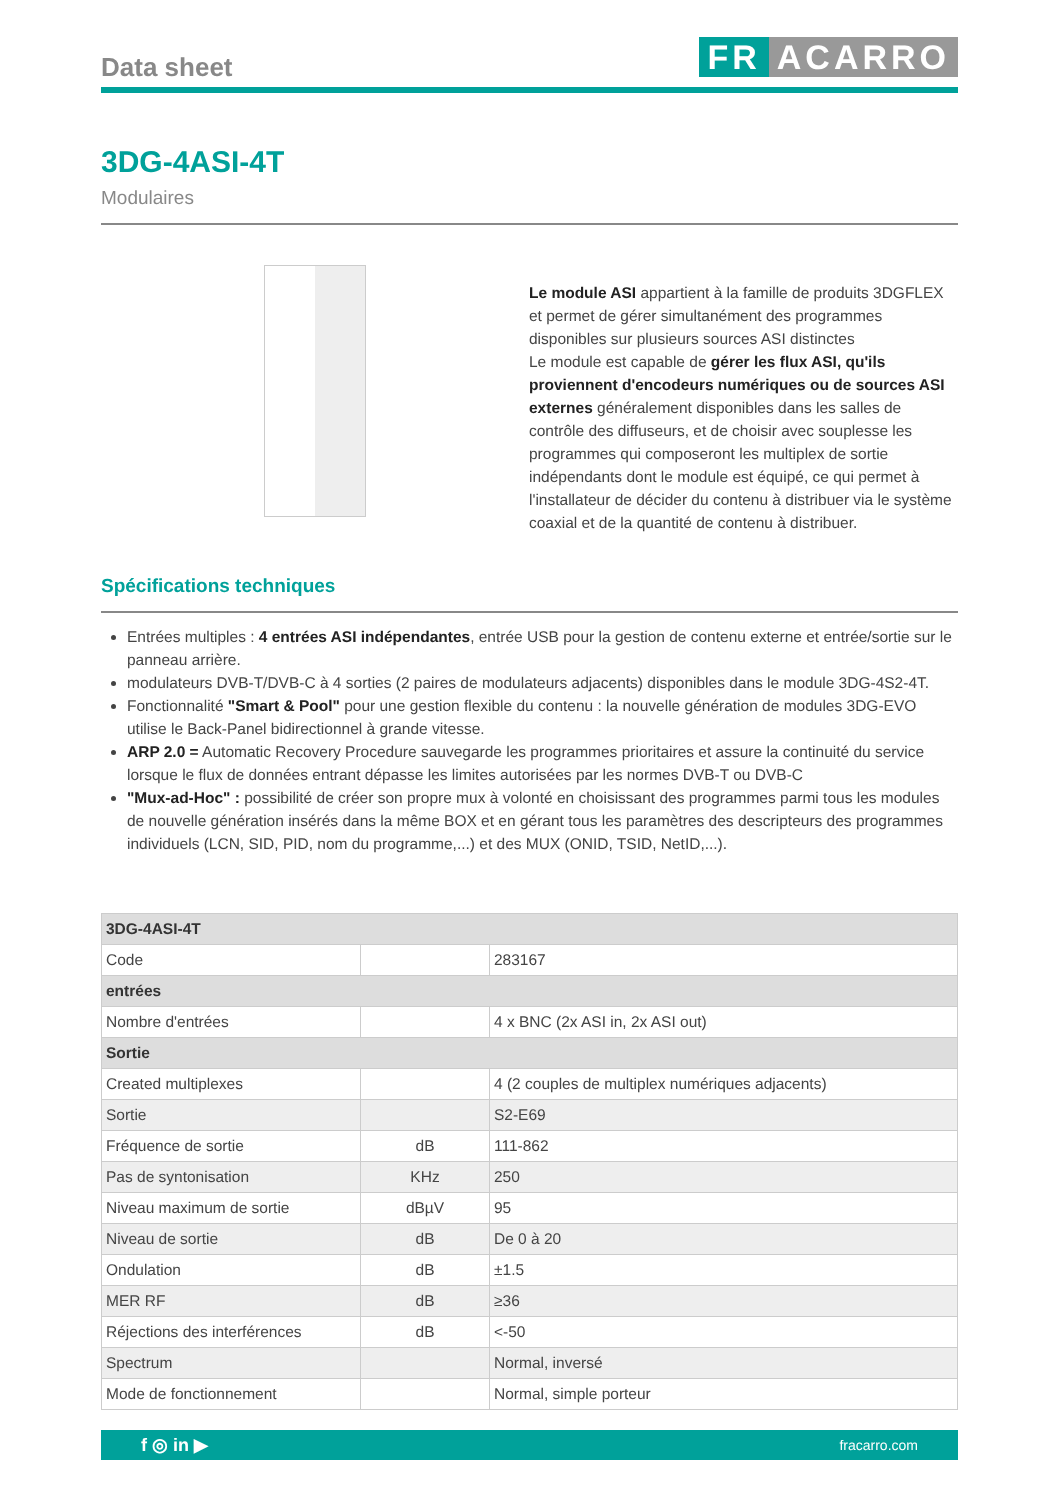Data sheet
FR ACARRO
3DG-4ASI-4T
Modulaires
Le module ASI appartient à la famille de produits 3DGFLEX et permet de gérer simultanément des programmes disponibles sur plusieurs sources ASI distinctes
Le module est capable de gérer les flux ASI, qu'ils proviennent d'encodeurs numériques ou de sources ASI externes généralement disponibles dans les salles de contrôle des diffuseurs, et de choisir avec souplesse les programmes qui composeront les multiplex de sortie indépendants dont le module est équipé, ce qui permet à l'installateur de décider du contenu à distribuer via le système coaxial et de la quantité de contenu à distribuer.
Spécifications techniques
Entrées multiples : 4 entrées ASI indépendantes, entrée USB pour la gestion de contenu externe et entrée/sortie sur le panneau arrière.
modulateurs DVB-T/DVB-C à 4 sorties (2 paires de modulateurs adjacents) disponibles dans le module 3DG-4S2-4T.
Fonctionnalité "Smart & Pool" pour une gestion flexible du contenu : la nouvelle génération de modules 3DG-EVO utilise le Back-Panel bidirectionnel à grande vitesse.
ARP 2.0 = Automatic Recovery Procedure sauvegarde les programmes prioritaires et assure la continuité du service lorsque le flux de données entrant dépasse les limites autorisées par les normes DVB-T ou DVB-C
"Mux-ad-Hoc" : possibilité de créer son propre mux à volonté en choisissant des programmes parmi tous les modules de nouvelle génération insérés dans la même BOX et en gérant tous les paramètres des descripteurs des programmes individuels (LCN, SID, PID, nom du programme,...) et des MUX (ONID, TSID, NetID,...).
| 3DG-4ASI-4T | | |
| --- | --- | --- |
| Code | | 283167 |
| entrées | | |
| Nombre d'entrées | | 4 x BNC (2x ASI in, 2x ASI out) |
| Sortie | | |
| Created multiplexes | | 4 (2 couples de multiplex numériques adjacents) |
| Sortie | | S2-E69 |
| Fréquence de sortie | dB | 111-862 |
| Pas de syntonisation | KHz | 250 |
| Niveau maximum de sortie | dBµV | 95 |
| Niveau de sortie | dB | De 0 à 20 |
| Ondulation | dB | ±1.5 |
| MER RF | dB | ≥36 |
| Réjections des interférences | dB | <-50 |
| Spectrum | | Normal, inversé |
| Mode de fonctionnement | | Normal, simple porteur |
f ◎ in ▶ fracarro.com